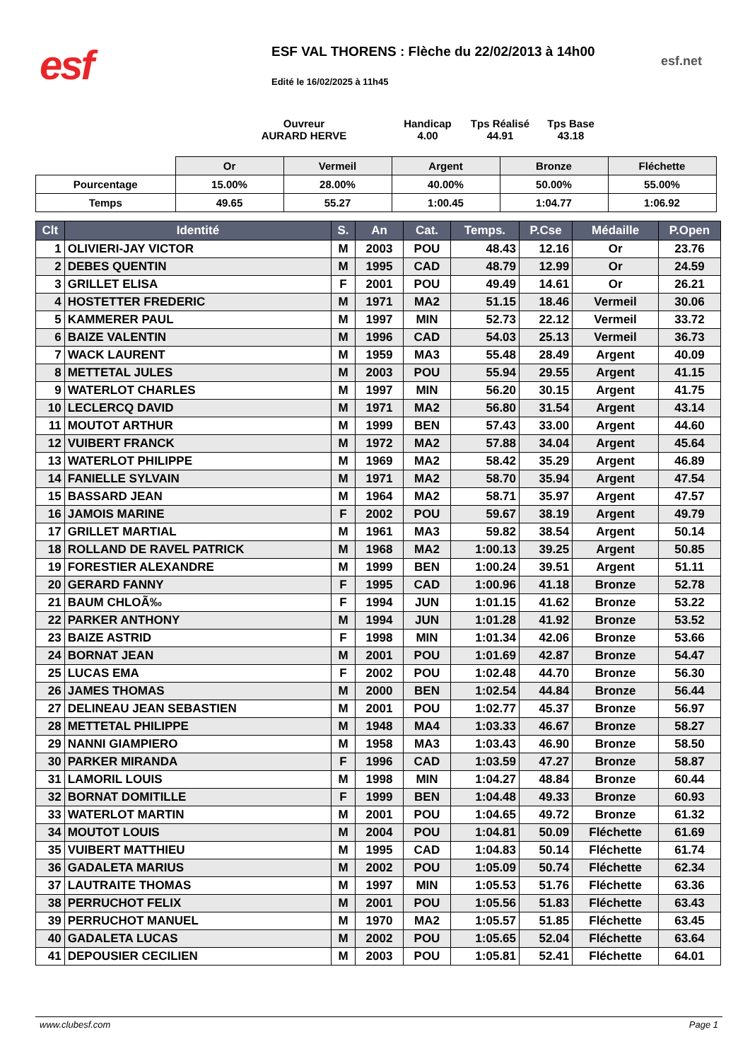esf
ESF VAL THORENS : Flèche du 22/02/2013 à 14h00
esf.net
Edité le 16/02/2025 à 11h45
Ouvreur
AURARD HERVE
Handicap
4.00
Tps Réalisé
44.91
Tps Base
43.18
| | Or | Vermeil | Argent | Bronze | Fléchette |
| Pourcentage | 15.00% | 28.00% | 40.00% | 50.00% | 55.00% |
| Temps | 49.65 | 55.27 | 1:00.45 | 1:04.77 | 1:06.92 |
| Clt | Identité | S. | An | Cat. | Temps. | P.Cse | Médaille | P.Open |
| --- | --- | --- | --- | --- | --- | --- | --- | --- |
| 1 | OLIVIERI-JAY VICTOR | M | 2003 | POU | 48.43 | 12.16 | Or | 23.76 |
| 2 | DEBES QUENTIN | M | 1995 | CAD | 48.79 | 12.99 | Or | 24.59 |
| 3 | GRILLET ELISA | F | 2001 | POU | 49.49 | 14.61 | Or | 26.21 |
| 4 | HOSTETTER FREDERIC | M | 1971 | MA2 | 51.15 | 18.46 | Vermeil | 30.06 |
| 5 | KAMMERER PAUL | M | 1997 | MIN | 52.73 | 22.12 | Vermeil | 33.72 |
| 6 | BAIZE VALENTIN | M | 1996 | CAD | 54.03 | 25.13 | Vermeil | 36.73 |
| 7 | WACK LAURENT | M | 1959 | MA3 | 55.48 | 28.49 | Argent | 40.09 |
| 8 | METTETAL JULES | M | 2003 | POU | 55.94 | 29.55 | Argent | 41.15 |
| 9 | WATERLOT CHARLES | M | 1997 | MIN | 56.20 | 30.15 | Argent | 41.75 |
| 10 | LECLERCQ DAVID | M | 1971 | MA2 | 56.80 | 31.54 | Argent | 43.14 |
| 11 | MOUTOT ARTHUR | M | 1999 | BEN | 57.43 | 33.00 | Argent | 44.60 |
| 12 | VUIBERT FRANCK | M | 1972 | MA2 | 57.88 | 34.04 | Argent | 45.64 |
| 13 | WATERLOT PHILIPPE | M | 1969 | MA2 | 58.42 | 35.29 | Argent | 46.89 |
| 14 | FANIELLE SYLVAIN | M | 1971 | MA2 | 58.70 | 35.94 | Argent | 47.54 |
| 15 | BASSARD JEAN | M | 1964 | MA2 | 58.71 | 35.97 | Argent | 47.57 |
| 16 | JAMOIS MARINE | F | 2002 | POU | 59.67 | 38.19 | Argent | 49.79 |
| 17 | GRILLET MARTIAL | M | 1961 | MA3 | 59.82 | 38.54 | Argent | 50.14 |
| 18 | ROLLAND DE RAVEL PATRICK | M | 1968 | MA2 | 1:00.13 | 39.25 | Argent | 50.85 |
| 19 | FORESTIER ALEXANDRE | M | 1999 | BEN | 1:00.24 | 39.51 | Argent | 51.11 |
| 20 | GERARD FANNY | F | 1995 | CAD | 1:00.96 | 41.18 | Bronze | 52.78 |
| 21 | BAUM CHLOÃ‰ | F | 1994 | JUN | 1:01.15 | 41.62 | Bronze | 53.22 |
| 22 | PARKER ANTHONY | M | 1994 | JUN | 1:01.28 | 41.92 | Bronze | 53.52 |
| 23 | BAIZE ASTRID | F | 1998 | MIN | 1:01.34 | 42.06 | Bronze | 53.66 |
| 24 | BORNAT JEAN | M | 2001 | POU | 1:01.69 | 42.87 | Bronze | 54.47 |
| 25 | LUCAS EMA | F | 2002 | POU | 1:02.48 | 44.70 | Bronze | 56.30 |
| 26 | JAMES THOMAS | M | 2000 | BEN | 1:02.54 | 44.84 | Bronze | 56.44 |
| 27 | DELINEAU JEAN SEBASTIEN | M | 2001 | POU | 1:02.77 | 45.37 | Bronze | 56.97 |
| 28 | METTETAL PHILIPPE | M | 1948 | MA4 | 1:03.33 | 46.67 | Bronze | 58.27 |
| 29 | NANNI GIAMPIERO | M | 1958 | MA3 | 1:03.43 | 46.90 | Bronze | 58.50 |
| 30 | PARKER MIRANDA | F | 1996 | CAD | 1:03.59 | 47.27 | Bronze | 58.87 |
| 31 | LAMORIL LOUIS | M | 1998 | MIN | 1:04.27 | 48.84 | Bronze | 60.44 |
| 32 | BORNAT DOMITILLE | F | 1999 | BEN | 1:04.48 | 49.33 | Bronze | 60.93 |
| 33 | WATERLOT MARTIN | M | 2001 | POU | 1:04.65 | 49.72 | Bronze | 61.32 |
| 34 | MOUTOT LOUIS | M | 2004 | POU | 1:04.81 | 50.09 | Fléchette | 61.69 |
| 35 | VUIBERT MATTHIEU | M | 1995 | CAD | 1:04.83 | 50.14 | Fléchette | 61.74 |
| 36 | GADALETA MARIUS | M | 2002 | POU | 1:05.09 | 50.74 | Fléchette | 62.34 |
| 37 | LAUTRAITE THOMAS | M | 1997 | MIN | 1:05.53 | 51.76 | Fléchette | 63.36 |
| 38 | PERRUCHOT FELIX | M | 2001 | POU | 1:05.56 | 51.83 | Fléchette | 63.43 |
| 39 | PERRUCHOT MANUEL | M | 1970 | MA2 | 1:05.57 | 51.85 | Fléchette | 63.45 |
| 40 | GADALETA LUCAS | M | 2002 | POU | 1:05.65 | 52.04 | Fléchette | 63.64 |
| 41 | DEPOUSIER CECILIEN | M | 2003 | POU | 1:05.81 | 52.41 | Fléchette | 64.01 |
www.clubesf.com Page 1